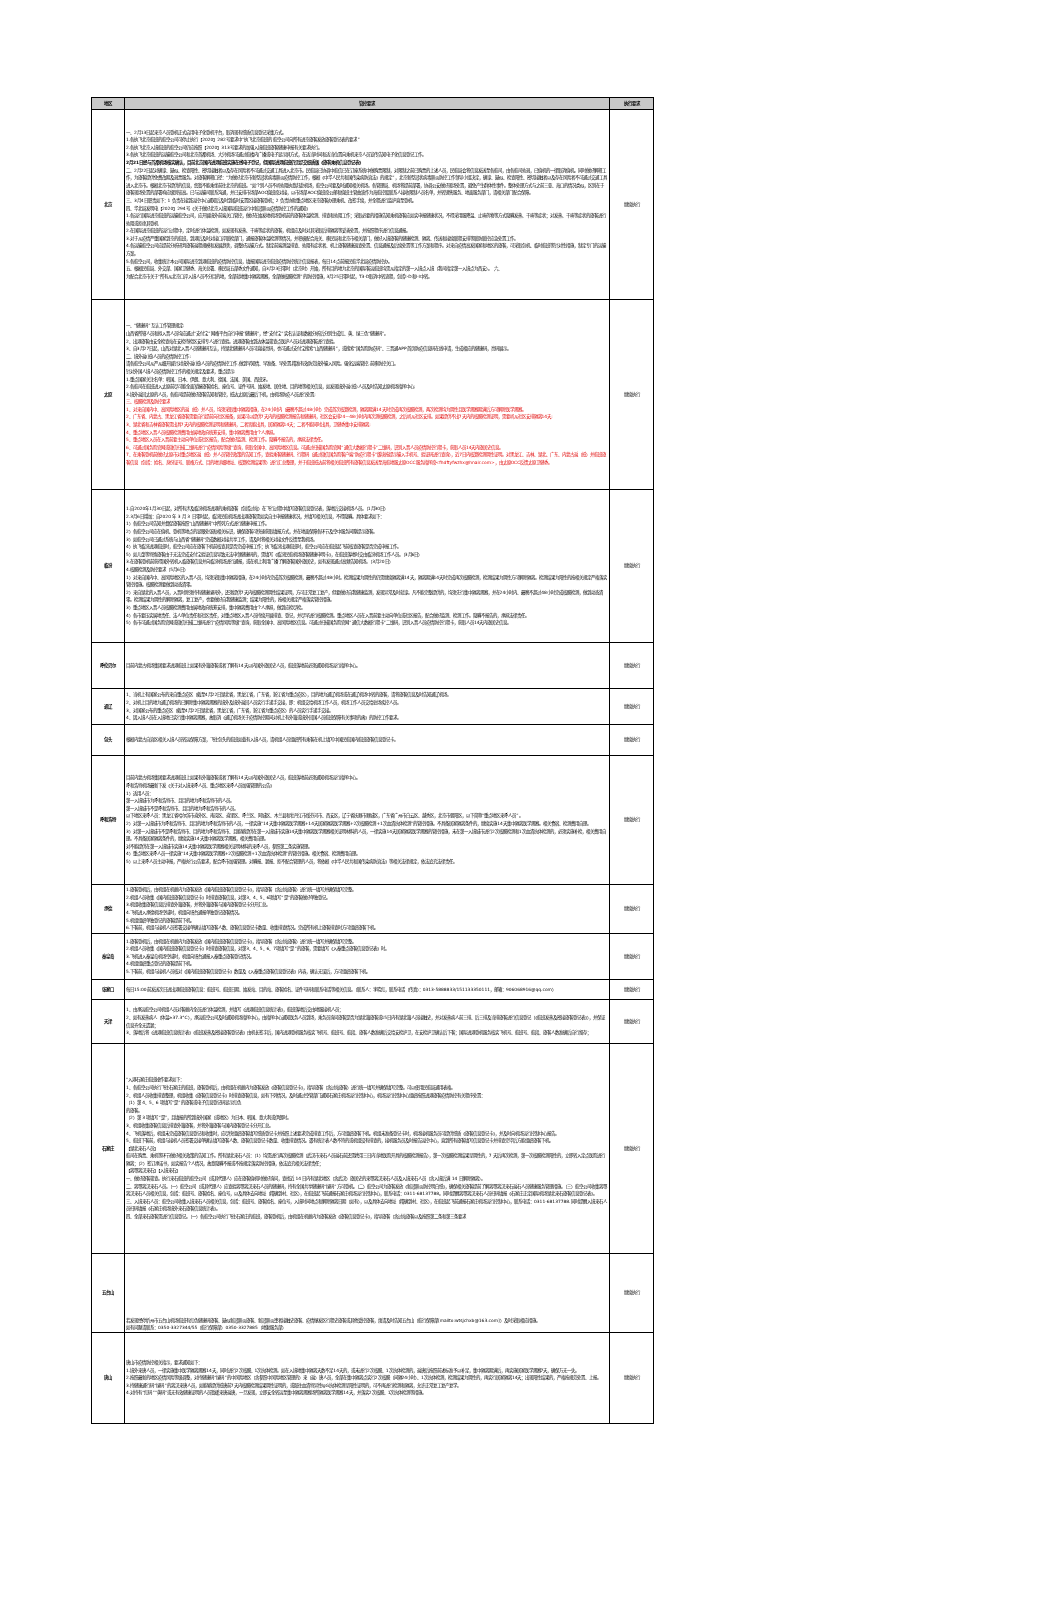| 地区 | 管控要求 | 执行要求 |
| --- | --- | --- |
| 北京 | 一、2月13日起来京人员登机正式启用电子化登机平台，取消现有纸质信息登记采集方式。 1.各执飞北京航班的航空公司可停止执行【2020】282号要求中“执飞北京航班的 航空公司向所有进京旅客发放旅客登记表的要求” 2.各执飞北京入境航班的航空公司仍应按照【2020】313号要求的加强入境航班旅客健康申报有关要求执行。 3.各执飞北京航班的运输航空公司和北京首都机场、大兴机场可通过航楼内广播或电子显示屏方式，在适当时间和适当位置向乘机来京人员宣传告知电子化信息登记工作。 2月21日经与首都机场核实确认，目前北京国内进港航班实施在线电子登记，但国际进港航班仍需提交纸质版《旅客乘机信息登记表》 二、2月22日起对确诊、疑似、检查阳性、密切接触者以及存在风险者不可通过交通工具进入北京市。民航局已协调中航信已在订座系统中做购票限制，对限制之前已购票的上述人员，民航局会将信息发送至各航司，由各航司劝退，已值机的一律取消值机。同时做好解释工作，为旅客提供免费改期及退票服务。对旅客解释口径：“为做好北京市新型冠状病毒肺炎疫情防控工作，根据《中华人民共和国传染病防治法》的规定”，北京新型冠状病毒肺炎防控工作领导小组决定，确诊、疑似、检查阳性、密切接触者以及存在风险者不可通过交通工具进入北京市。根据北京市提供的信息，您暂不能乘坐前往北京的航班。“如个别人员不听劝阻执意赶赴机场，航空公司要及时通知相关机场。各管理局、机场将提前部署，协调公安做好现场处置，避免产生群体性事件。整体处理方式与之前三亚、海口的情况类似，区别在于旅客现场处置的部署响应级别较高。已与运输司联系沟通，并已安排市场部AOC值班席对接，以市场部AOC值班席公邮和值班主管曲波作为海航控股联系人接收限制人员名单，并转销售服务、地面服务部门，请相关部门配合保障。 三、3月4日职责如下：1 负责在接到运控中心通知后及时到临时安置区接旅客登机；2 负责协助重点地区来京旅客办理乘机、改签手续，并全程进行监护直至登机。 四、华北局发明电【2020】294号《关于做好北京入境国际航班运行中新冠肺炎疫情防控工作的通知》 1.各运行国际进京航班的运输航空公司，应开展境外前端关口管控，做好在始发地机场登机前的旅客体温检测、排查和劝阻工作；采取必要的措施告知乘机旅客应如实申报健康状况，不得采用服降温、止咳药物等方式隐瞒发热、干咳等症状；对发热、干咳等症状的旅客进行劝阻或拒绝其登机 2.在国际进京航班的运行过程中，定时进行体温检测，如发现有发热、干咳等症状的旅客，机组应及时对其采取后排隔离等妥善处置，并按照程序进行信息通报。 3.对于从疫情严重国家到京的航班，到港后及时对接口岸联检部门，通报旅客体温检测等情况，并积极配合海关、移民局和北京市相关部门，做好入境旅客的健康检测、隔离、传送和接续联程安排等联防联控应急处置工作。 4.各运输航空公司应提前分析研判旅客返程规模和发展趋势，调整好运输方式。制定前端测温排查、劝阻有症状者、机上旅客健康巡查处置、信息通报及后续处置等工作方案和程序。对来自疫情高发国家和地区的旅客，可采取包机、临时航班等针对性措施，制定专门的运输方案。 5.各航空公司，收集统计本公司国际进京到港航班的疫情防控信息，填报国际进京航班疫情防控统计信息报表，每日14点前报民航华北局疫情防控办。 五、根据民航局、外交部、国家卫健委、海关总署、移民局五部委文件通知，自3月23日零时（北京时）开始，所有目的地为北京的国际客运航班均需从指定的第一入境点入境（我司指定第一入境点为西安）。 六、 为配合北京市关于“所有从北京口岸入境人员不分目的地，全部就地集中隔离观察，全部做核酸检测”的防控措施，3月25日零时起，T3-D取消中转流程，包括I-D和I-I中转。 | 继续执行 |
| 太原 | 一、“健康码”互认工作管理规定: 山西省所辖人员和拟入晋人员均应通过“支付宝”网络平台自行申报“健康码”，经“支付宝”实名认证和数据分析后分别生成红、黄、绿三色“健康码”。 2、出港旅客由安全检查站在安检待检区安排专人进行查验。进港旅客由到达休温筛查点医护人员对进港旅客进行查验。 3、自3月27日起，山西对湖北入晋人员健康码互认，持湖北健康码人员可直接亮码，也可通过支付宝搜索“山西健康码”，或搜索“国务院防疫码”、三晋通APP首页防疫信息码在线申请，生成相应的健康码，亮码展示。 二、境外返(抵)人员的疫情防控工作: 请各航空公司从严从细开展针对境外返(抵)人员的疫情防控工作,做到早知情、早准备、早处置,精准有效防范境外输入风险。强化远端管控,前移防控关口。 针对外国人境人员疫情防控工作的相关规定及要求，重点提示: 1.重点国家关注名单：韩国、日本、伊朗、意大利、德国、法国、美国、西班牙。 2.各航司在航班进入太原前尽可能全面掌握旅客姓名、座位号、证件号码、始发地、居住地、目的地等相关信息，如发现境外返(抵)人员及时告知太原机场指挥中心; 3.境外返回太原的人员，各航司提前做好旅客告知和管控，抵达太原后最后下机，由机场防疫人员进行处置; 三、核酸检测及防控要求 1、对来自国内中、高风险地区的返（抵）并人员，均须采取集中隔离措施，在24小时内（最晚不超过48小时）完成首次核算检测，隔离期满14天时完成再次核酸检测，两次检测均为阴性且医学观察期满后方可解除医学观察。 2、广东省、内蒙古、黑龙江省旅客需要自行提前向社区报备，如果可以提供7天内的核酸检测报告和健康码，社区会安排24－48小时内再次测核酸检测，之后听从社区安排。如果提供不出7天内的核酸检测证明，需要听从社区安排隔离14天; 3、湖北省和吉林省旅客需出具7天内的核酸检测证明和健康码，二者皆能出具，居家隔离14天；二者不能同时出具，卫健委集中安排隔离; 4、重点地区入晋人员核酸检测费用由属地政府统筹安排，集中隔离费用由个人承担。 5、重点地区入员在入晋前要主动向单位或社区报告，配合做好监测、检测工作。隐瞒不报告的，承担法律责任。 6、可通过国务院官网或微信扫描二维码进行“疫情风险等级”查询，获取全国中、高风险地区信息。可通过扫描国务院官网“通信大数据行程卡”二维码，识别入晋人员疫情防控行程卡，获取人员14天内旅居史信息。 7、在乘客登机前做好太原市对重点地区返（抵）并人员管控政策的告知工作，查验乘客健康码、行程码（通过微信国务院客户端“防疫行程卡”版块按提示输入手机号、验证码进行查询），近7日内核算检测阴性证明。对黑龙江、吉林、湖北、广东、内蒙古返（抵）并航班旅客信息（包括：姓名、身份证号、联络方式、目的地详细地址、核算检测结果等）进行汇总整理，并于航班抵达前将相关航班所有旅客信息发送至海航地服太原OCC服务指挥席<fhdftyfwzhx@hnair.com>，由太原OCC反馈太原卫健委。 | 继续执行 |
| 临汾 | 1.自2020年1月30日起，对所有涉及临汾机场进港的乘机旅客（包括过站）在飞行过程中填写旅客信息登记表，落地后交接机场人员。（1月30日） 2.3月6日增加：自2020 年 3 月 3 日零时起，临汾民航机场进出港旅客需如实自主申报健康状况，并填写相关信息，不得隐瞒。具体要求如下： 1）各航空公司告知并督促旅客按照“山西健康码”中所列方式进行健康申报工作。 2）各航空公司应在值机、登机等地点的显眼处张贴相关标识，确保旅客可快速获取填报方式，并在地面保障各环节及空中服务间隙提示旅客。 3）如航空公司已通过系统与山西省“健康码”完成数据对接共享工作，请及时将相关对接文件反馈至我机场。 4）执飞临汾进港航班时，航空公司应在旅客下机前核查其是否完成申报工作；执飞临汾出港航班时，航空公司应在航班起飞前核查旅客是否完成申报工作。 5）如儿童等特殊旅客由于无法完成支付宝验证信息导致无法申领健康码的，需填写《临汾民航机场旅客健康申明卡》，在航班落地时交由临汾机场工作人员。（3月6日） 3.在旅客登机前获得国外转机入临旅客信息并向临汾机场进行通报，或在机上利用广播了解旅客国外旅居史，如有发现通过高频告知机场。（3月20日） 4.核酸检测及防控要求（5月6日） 1）对来自国内中、高风险地区的入晋人员，均须采取集中隔离措施，在24小时内完成首次核酸检测，最晚不超过48小时。检测结果为阴性的仍需继续隔离满14天，隔离期满14天时完成再次核酸检测，检测结果为阴性方可解除隔离。检测结果为阳性的按相关规定严格落实管控措施。核酸检测要做到动态清零。 2）来自湖北的入晋人员，入晋时除须持有健康绿码外，还须提供7天内核酸检测阴性结果证明，方可正常复工复产，但要做好自我健康监测，发现异常及时就诊。凡不能完整提供的，均须先行集中隔离观察，并在24小时内、最晚不超过48小时完成核酸检测，做到动态清零。检测结果为阴性的解除隔离，复工复产，也要做好自我健康监测；结果为阳性的，按相关规定严格落实管控措施。 3）重点地区入晋人员核酸检测费用由属地政府统筹安排，集中隔离费用由个人承担，做到应检尽检。 4）各市要压实属地责任、法人单位责任和社区责任，对重点地区入晋人员持续开展排查、登记，并尽早进行核酸检测。重点地区人员在入晋前要主动向单位或社区报告，配合做好监测、检测工作。隐瞒不报告的，承担法律责任。 5）各市可通过国务院官网或微信扫描二维码进行“疫情风险等级”查询，获取全国中、高风险地区信息。可通过扫描国务院官网“通信大数据行程卡”二维码，识别入晋人员疫情防控行程卡，获取人员14天内旅居史信息。 | 继续执行 |
| 呼伦贝尔 | 目前内蒙古机场集团要求进港航班上如果有外籍旅客或者了解有14天以内国外旅居史人员，航班落地前必须通知机场运行指挥中心。 | 继续执行 |
| 通辽 | 1、当机上有国家公布的来自重点疫区（截至4月22日湖北省，黑龙江省，广东省，浙江省为重点疫区），目的地为通辽机场或在通辽机场中转的旅客，请将旅客信息及时告知通辽机场。 2、对机上目的地为通辽机场的已解除集中隔离观察的境外及境外返回人员实行手递手交接，即：机组交给机场工作人员，机场工作人员交给驻场疾控人员。 3、对国家公布的重点疫区（截至4月22日湖北省，黑龙江省，广东省，浙江省为重点疫区）的人员实行手递手交接。 4、因入境人员在入境地已实行集中隔离观察，故取消《通辽机场关于疫情防控期间对机上有外籍或境外回国人员航班保障有关事项的函》的防控工作要求。 | 继续执行 |
| 包头 | 根据内蒙古自治区相关入境人员转运保障方案，飞往包头的航班如载有入境人员，请机组人员组织所有乘客在机上填写中国民航国内航班旅客信息登记卡。 | 继续执行 |
| 呼和浩特 | 目前内蒙古机场集团要求进港航班上如果有外籍旅客或者了解有14天以内国外旅居史人员，航班落地前必须通知机场运行指挥中心。 呼和浩特机场最新下发《关于对入境来呼人员、重点地区来呼人员加强管理的公告》 1）适用人员： 第一入境城市为呼和浩特市、且目的地为呼和浩特市的人员。 第一入境城市不是呼和浩特市、且目的地为呼和浩特市的人员。 以下地区来呼人员：黑龙江省哈尔滨市道外区、南岗区、道里区、呼兰区、阿城区、木兰县和牡丹江市绥芬河市、西安区，辽宁省抚顺市顺城区，广东省广州市白云区、越秀区，北京市朝阳区，以下简称“重点地区来呼人员”。 2）对第一入境城市为呼和浩特市、且目的地为呼和浩特市的人员，一律实施“14天集中隔离医学观察+14天居家隔离医学观察+2次核酸检测+1次血清抗体检测”的管控措施。不具备居家隔离条件的，继续实施14天集中隔离医学观察。相关食宿、检测费用自理。 3）对第一入境城市不是呼和浩特市、目的地为呼和浩特市、且能够提供在第一入境城市实施14天集中隔离医学观察相关证明材料的人员，一律实施14天居家隔离医学观察的管控措施，未在第一入境城市进行2次核酸检测和1次血清抗体检测的，必须实施补检，相关费用自理。不具备居家隔离条件的，继续实施14天集中隔离医学观察，相关费用自理。 对不能提供在第一入境城市实施14天集中隔离医学观察相关证明材料的来呼人员，参照第二条实施管理。 4）重点地区来呼人员一律实施“14天集中隔离医学观察+2次核酸检测+1次血清抗体检测”的管控措施。相关食宿、检测费用自理。 5）以上来呼人员主动申报，严格执行公告要求，配合呼市加强管理。对瞒报、漏报、拒不配合管理的人员，将依据《中华人民共和国传染病防治法》等相关法律规定，依法追究法律责任。 | 继续执行 |
| 承德 | 1.旅客登机后，由机组在机舱内为旅客发放《国内航班旅客信息登记卡》，指导旅客（含过站旅客）进行统一填写并确保填写完整。 2.机组人员收集《国内航班旅客信息登记卡》时排查旅客信息，对第3、4、5、6项填写“是”的旅客做好单独登记。 3.机组收集旅客信息后排查外籍旅客，并将外籍旅客与国内旅客登记卡分开汇总。 4.飞机进入承德机场空域时，机组向塔台通报单独登记旅客情况。 5.机组组织单独登记的旅客提前下机。 6.下客前，机组与接机人员签署交接单确认填写旅客人数、旅客信息登记卡数量、收集排查情况。完成所有机上旅客排查时方可组织旅客下机。 | 继续执行 |
| 秦皇岛 | 1.旅客登机后，由机组在机舱内为旅客发放《国内航班旅客信息登记卡》，指导旅客（含过站旅客）进行统一填写并确保填写完整。 2.机组人员收集《国内航班旅客信息登记卡》时排查旅客信息，对第3、4、5、6、7项填写“是”的旅客，需要填写《入秦重点旅客信息登记表》时。 3.飞机进入秦皇岛机场空域时，机组向塔台通报入秦重点旅客登记情况。 4.机组组织重点登记的旅客提前下机。 5.下客前，机组与接机人员核对《国内航班旅客信息登记卡》数量及《入秦重点旅客信息登记表》内容，确认无误后，方可组织旅客下机。 | 继续执行 |
| 张家口 | 每日15:00前发送次日进出港航班旅客信息：航班号、航班日期、始发站、目的站、旅客姓名、证件号码和联系电话等相关信息。（联系人：李晓红，联系电话（传真）：0313-5888833/151133350111，邮箱：906068916@qq.com） | 继续执行 |
| 天津 | 1、由承运航空公司机组人员对客舱内全员进行体温检测，并填写《进港航班信息统计表》，航班落地后交由地服接机人员； 2、如有发热病人（体温≥37.3°C），承运航空公司及时通知机场指挥中心，由指挥中心通知医务人员到场，乘务员询问旅客是否为湖北籍旅客或15日内有湖北籍人员接触史，并对发热病人前三排、后三排及当排旅客进行信息登记（《航班发热及密接旅客登记表》），并保证信息齐全无遗漏； 3、落地后将《进港航班信息统计表》《航班发热及密接旅客登记表》由机长签字后，国内进港登机服务核实飞机号、航班号、航段、旅客人数准确后交给安检护卫，在安检护卫确认后下客；国际进港登机服务核实飞机号、航班号、航段、旅客人数准确后自行留存； | 继续执行 |
| 石家庄 | “入港石家庄航班操作要求如下： 1、各航空公司执行飞往石家庄的航班，旅客登机后，由机组在机舱内为旅客发放《旅客信息登记卡》，指导旅客（含过站旅客）进行统一填写并确保填写完整。可以使用民航局通用表格。 2、机组人员收集排查整理，机组收集《旅客信息登记卡》时排查旅客信息，如有下列情况，及时通过空管部门通知石家庄机场运行控制中心，机场运行控制中心组织按照进港旅客疫情防控有关程序处置： （1）第 4、5、6 项填写“是”的旅客或电子信息登记码显示红色 的旅客。 （2）第 3 项填写“是”，且填报的所到境外国家（或地区）为日本、韩国、意大利或伊朗时。 3、机组收集旅客信息后排查外籍旅客，并将外籍旅客与国内旅客登记卡分开汇总。 4、飞机落地后，机组未完成旅客信息登记和收集时，应尽快组织旅客填写纸质登记卡并按照上述要求完成排查工作后，方可组织旅客下机。机组未准备登记卡时，机场接机服务员可提供纸质《旅客信息登记卡》，并及时向机场运行控制中心报告。 5、航班下客前，机组与接机人员签署交接单确认填写旅客人数、旅客信息登记卡数量、收集排查情况。遇有统计表人数不符的或机组没有排查的，接机服务员及时报告运控中心，直到所有旅客填写信息登记卡并排查完毕后方能组织旅客下机。 【湖北来石人员】 航司在购票、乘机等环节做好相关政策的告知工作。所有湖北来石人员：（1）均需进行两次核酸检测（武汉市来石人员返石前还需携带三日内当地医院开具的核酸检测报告），第一次核酸检测结果呈阴性的，7 天后再次检测，第一次核酸检测阳性的，立即转入定点医院进行隔离；（2）签订承诺书，如实报告个人情况，故意隐瞒不报或不按规定落实防控措施，依法追究相关法律责任； 【离鄂离汉来石】【入境来石】 一、做好旅客筛查。执行来石航班的航空公司（或其代理人）应在旅客值机时做好询问，查找近 14 日内有湖北地区（含武汉）旅居史的来鄂离汉来石人员及入境来石人员（含入境后满 14 日解除隔离）。 二、离鄂离汉来石人员。（一）航空公司（或其代理人）应查验离鄂离汉来石人员的健康码，持有全国共享健康码“绿码”方可登机。（二）航空公司为旅客发放《新冠肺炎防控明白纸》，确保相关旅客提前了解离鄂离汉来石返石人员健康服务管理措施。（三）航空公司收集离鄂离汉来石人员相关信息，包括：航班号、旅客姓名、座位号，以及具体去向地址（精确到村、社区），在航班起飞前通报石家庄机场运行控制中心，联系电话：0311-68137788。同时提醒离鄂离汉来石人员扫码填报《石家庄正定国际机场湖北来石旅客信息登记表》。 三、入境来石人员：航空公司收集入境来石人员相关信息，包括：航班号、旅客姓名、座位号，入境时间地点和解除隔离日期（如有），以及具体去向地址（精确到村、社区），在航班起飞前通报石家庄机场运行控制中心，联系电话：0311-68137788.同时提醒入境来石人员扫码填报《石家庄机场境外来石旅客信息统计表》。 四、全部来石旅客需进行信息登记。（一）各航空公司执行飞往石家庄的航班，旅客登机后，由机组在机舱内为旅客发放《旅客信息登记卡》，指导旅客（含过站旅客以及按照第二条和第三条要求 | 继续执行 |
| 五台山 | 若发现经停忻州市五台山机场航班有红色健康码旅客、疑似新冠肺炎旅客、新冠肺炎患者接触史旅客、疫情爆发区行程史旅客或其他受控旅客，烦请及时告知五台山（航行保障部[mailto:wtsjchxb@163.com]）及时采取相应措施。 如有问题请联系：0350-3327344/55（航行保障部）0350-3327885（地勤服务部） | 继续执行 |
| 唐山 | 唐山市疫情防控相关指示，要求通知如下： 1.境外来唐人员，一律实施集中医学隔离观察14天，同时进行2次核酸、1次抗体检测。如在入境地集中隔离天数不足14天的，或未进行2次核酸、1次抗体检测的，返唐后按照前述标准予以补足，集中隔离期满后，再实施居家医学观察7天，确保万无一失。 2.按照最新的地区疫情风险等级调整，对持健康码“绿码”的中风险地区（含参照中风险地区管理的）来（返）唐人员，全部在集中隔离点实行2次核酸（间隔24小时）、1次抗体检测，检测结果为阴性的，再实行居家隔离14天；出现阳性结果的，严格按规范处置、上报。 3.持健康通行码“绿码”的离汉来唐人员，如能够提供抵唐前7天内核酸检测结果阴性证明的，或既往血清特异性IgG抗体检测呈阳性证明的，可不再进行检测和隔离，允许正常复工复产复学。 4.对持有“红码”“黄码”或无有效健康证明的人员暂缓来唐返唐，一旦发现，立即安全转运至集中隔离观察场所隔离医学观察14天，并落实2次核酸、1次抗体检测等措施。 | 继续执行 |